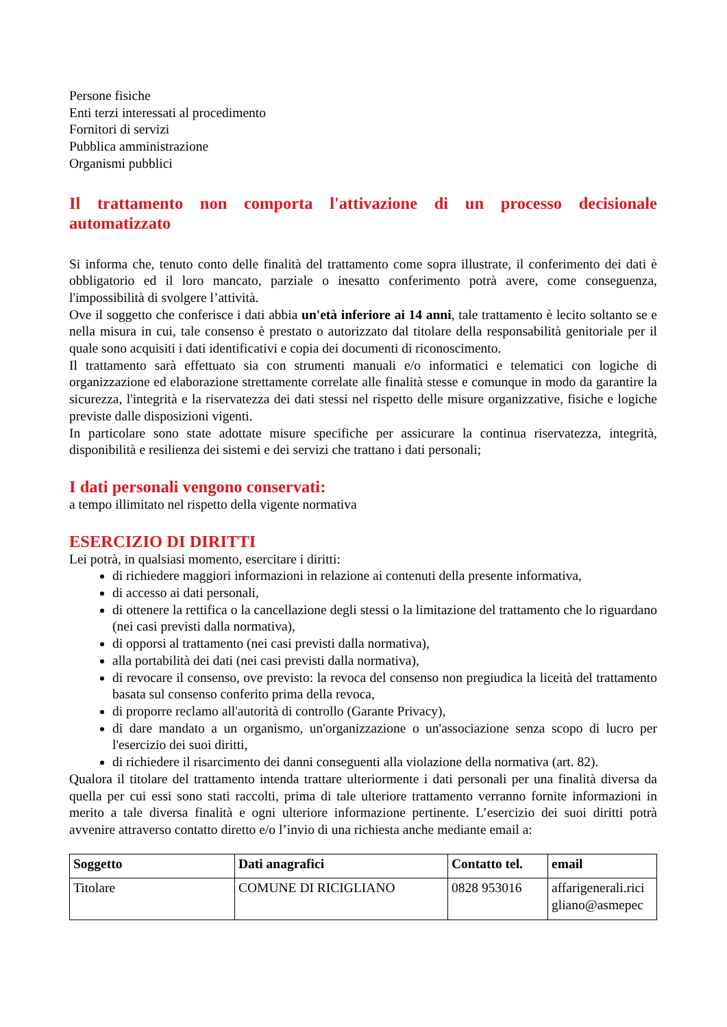Persone fisiche
Enti terzi interessati al procedimento
Fornitori di servizi
Pubblica amministrazione
Organismi pubblici
Il trattamento non comporta l'attivazione di un processo decisionale automatizzato
Si informa che, tenuto conto delle finalità del trattamento come sopra illustrate, il conferimento dei dati è obbligatorio ed il loro mancato, parziale o inesatto conferimento potrà avere, come conseguenza, l'impossibilità di svolgere l’attività.
Ove il soggetto che conferisce i dati abbia un'età inferiore ai 14 anni, tale trattamento è lecito soltanto se e nella misura in cui, tale consenso è prestato o autorizzato dal titolare della responsabilità genitoriale per il quale sono acquisiti i dati identificativi e copia dei documenti di riconoscimento.
Il trattamento sarà effettuato sia con strumenti manuali e/o informatici e telematici con logiche di organizzazione ed elaborazione strettamente correlate alle finalità stesse e comunque in modo da garantire la sicurezza, l'integrità e la riservatezza dei dati stessi nel rispetto delle misure organizzative, fisiche e logiche previste dalle disposizioni vigenti.
In particolare sono state adottate misure specifiche per assicurare la continua riservatezza, integrità, disponibilità e resilienza dei sistemi e dei servizi che trattano i dati personali;
I dati personali vengono conservati:
a tempo illimitato nel rispetto della vigente normativa
ESERCIZIO DI DIRITTI
Lei potrà, in qualsiasi momento, esercitare i diritti:
di richiedere maggiori informazioni in relazione ai contenuti della presente informativa,
di accesso ai dati personali,
di ottenere la rettifica o la cancellazione degli stessi o la limitazione del trattamento che lo riguardano (nei casi previsti dalla normativa),
di opporsi al trattamento (nei casi previsti dalla normativa),
alla portabilità dei dati (nei casi previsti dalla normativa),
di revocare il consenso, ove previsto: la revoca del consenso non pregiudica la liceità del trattamento basata sul consenso conferito prima della revoca,
di proporre reclamo all'autorità di controllo (Garante Privacy),
di dare mandato a un organismo, un'organizzazione o un'associazione senza scopo di lucro per l'esercizio dei suoi diritti,
di richiedere il risarcimento dei danni conseguenti alla violazione della normativa (art. 82).
Qualora il titolare del trattamento intenda trattare ulteriormente i dati personali per una finalità diversa da quella per cui essi sono stati raccolti, prima di tale ulteriore trattamento verranno fornite informazioni in merito a tale diversa finalità e ogni ulteriore informazione pertinente. L’esercizio dei suoi diritti potrà avvenire attraverso contatto diretto e/o l’invio di una richiesta anche mediante email a:
| Soggetto | Dati anagrafici | Contatto tel. | email |
| --- | --- | --- | --- |
| Titolare | COMUNE DI RICIGLIANO | 0828 953016 | affarigenerali.rici gliano@asmepec |